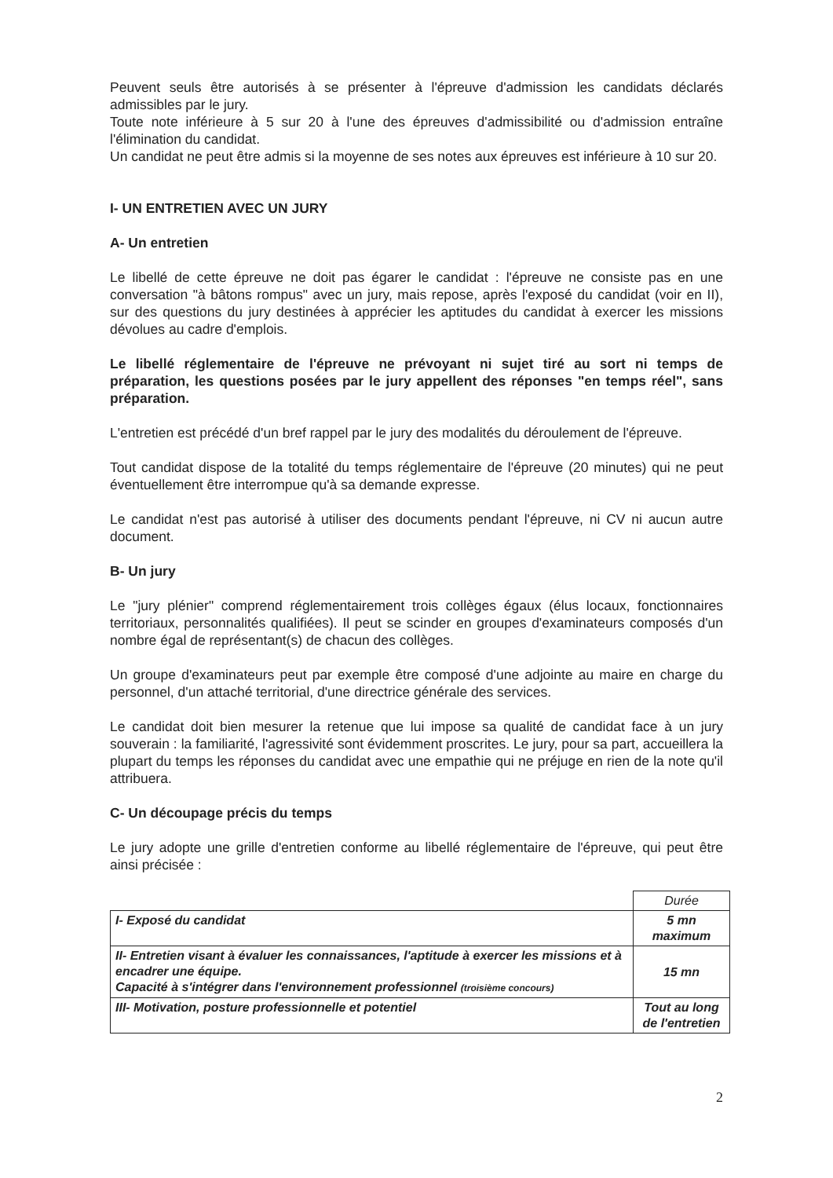Peuvent seuls être autorisés à se présenter à l'épreuve d'admission les candidats déclarés admissibles par le jury.
Toute note inférieure à 5 sur 20 à l'une des épreuves d'admissibilité ou d'admission entraîne l'élimination du candidat.
Un candidat ne peut être admis si la moyenne de ses notes aux épreuves est inférieure à 10 sur 20.
I- UN ENTRETIEN AVEC UN JURY
A- Un entretien
Le libellé de cette épreuve ne doit pas égarer le candidat : l'épreuve ne consiste pas en une conversation "à bâtons rompus" avec un jury, mais repose, après l'exposé du candidat (voir en II), sur des questions du jury destinées à apprécier les aptitudes du candidat à exercer les missions dévolues au cadre d'emplois.
Le libellé réglementaire de l'épreuve ne prévoyant ni sujet tiré au sort ni temps de préparation, les questions posées par le jury appellent des réponses "en temps réel", sans préparation.
L'entretien est précédé d'un bref rappel par le jury des modalités du déroulement de l'épreuve.
Tout candidat dispose de la totalité du temps réglementaire de l'épreuve (20 minutes) qui ne peut éventuellement être interrompue qu'à sa demande expresse.
Le candidat n'est pas autorisé à utiliser des documents pendant l'épreuve, ni CV ni aucun autre document.
B- Un jury
Le "jury plénier" comprend réglementairement trois collèges égaux (élus locaux, fonctionnaires territoriaux, personnalités qualifiées). Il peut se scinder en groupes d'examinateurs composés d'un nombre égal de représentant(s) de chacun des collèges.
Un groupe d'examinateurs peut par exemple être composé d'une adjointe au maire en charge du personnel, d'un attaché territorial, d'une directrice générale des services.
Le candidat doit bien mesurer la retenue que lui impose sa qualité de candidat face à un jury souverain : la familiarité, l'agressivité sont évidemment proscrites. Le jury, pour sa part, accueillera la plupart du temps les réponses du candidat avec une empathie qui ne préjuge en rien de la note qu'il attribuera.
C- Un découpage précis du temps
Le jury adopte une grille d'entretien conforme au libellé réglementaire de l'épreuve, qui peut être ainsi précisée :
| | Durée |
| I- Exposé du candidat | 5 mn maximum |
| II- Entretien visant à évaluer les connaissances, l'aptitude à exercer les missions et à encadrer une équipe. Capacité à s'intégrer dans l'environnement professionnel (troisième concours) | 15 mn |
| III- Motivation, posture professionnelle et potentiel | Tout au long de l'entretien |
2